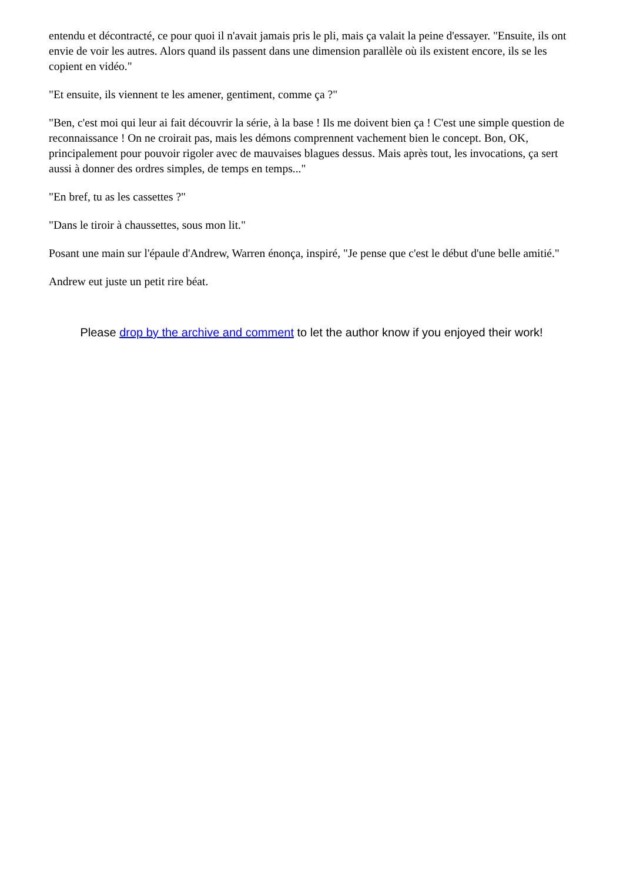entendu et décontracté, ce pour quoi il n'avait jamais pris le pli, mais ça valait la peine d'essayer. "Ensuite, ils ont envie de voir les autres. Alors quand ils passent dans une dimension parallèle où ils existent encore, ils se les copient en vidéo."
"Et ensuite, ils viennent te les amener, gentiment, comme ça ?"
"Ben, c'est moi qui leur ai fait découvrir la série, à la base ! Ils me doivent bien ça ! C'est une simple question de reconnaissance ! On ne croirait pas, mais les démons comprennent vachement bien le concept. Bon, OK, principalement pour pouvoir rigoler avec de mauvaises blagues dessus. Mais après tout, les invocations, ça sert aussi à donner des ordres simples, de temps en temps..."
"En bref, tu as les cassettes ?"
"Dans le tiroir à chaussettes, sous mon lit."
Posant une main sur l'épaule d'Andrew, Warren énonça, inspiré, "Je pense que c'est le début d'une belle amitié."
Andrew eut juste un petit rire béat.
Please drop by the archive and comment to let the author know if you enjoyed their work!